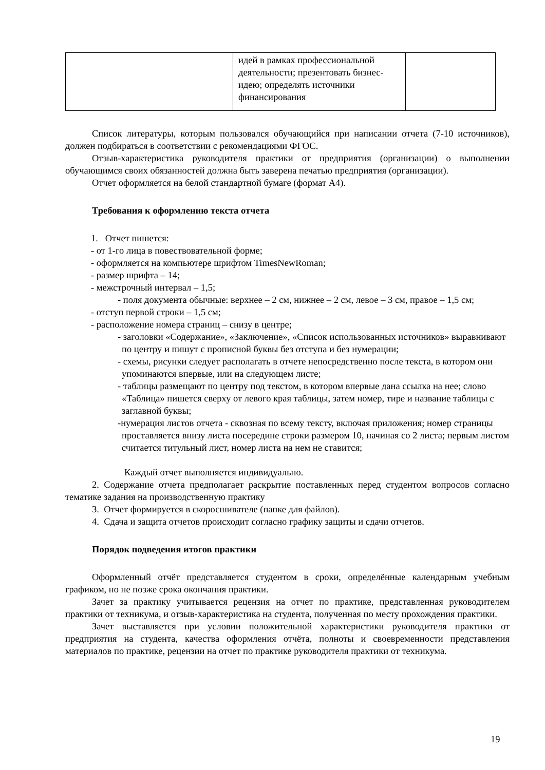| | идей в рамках профессиональной деятельности; презентовать бизнес-идею; определять источники финансирования | |
Список литературы, которым пользовался обучающийся при написании отчета (7-10 источников), должен подбираться в соответствии с рекомендациями ФГОС.
Отзыв-характеристика руководителя практики от предприятия (организации) о выполнении обучающимся своих обязанностей должна быть заверена печатью предприятия (организации).
Отчет оформляется на белой стандартной бумаге (формат А4).
Требования к оформлению текста отчета
1. Отчет пишется:
- от 1-го лица в повествовательной форме;
- оформляется на компьютере шрифтом TimesNewRoman;
- размер шрифта – 14;
- межстрочный интервал – 1,5;
- поля документа обычные: верхнее – 2 см, нижнее – 2 см, левое – 3 см, правое – 1,5 см;
- отступ первой строки – 1,5 см;
- расположение номера страниц – снизу в центре;
- заголовки «Содержание», «Заключение», «Список использованных источников» выравнивают по центру и пишут с прописной буквы без отступа и без нумерации;
- схемы, рисунки следует располагать в отчете непосредственно после текста, в котором они упоминаются впервые, или на следующем листе;
- таблицы размещают по центру под текстом, в котором впервые дана ссылка на нее; слово «Таблица» пишется сверху от левого края таблицы, затем номер, тире и название таблицы с заглавной буквы;
-нумерация листов отчета - сквозная по всему тексту, включая приложения; номер страницы проставляется внизу листа посередине строки размером 10, начиная со 2 листа; первым листом считается титульный лист, номер листа на нем не ставится;
Каждый отчет выполняется индивидуально.
2. Содержание отчета предполагает раскрытие поставленных перед студентом вопросов согласно тематике задания на производственную практику
3. Отчет формируется в скоросшивателе (папке для файлов).
4. Сдача и защита отчетов происходит согласно графику защиты и сдачи отчетов.
Порядок подведения итогов практики
Оформленный отчёт представляется студентом в сроки, определённые календарным учебным графиком, но не позже срока окончания практики.
Зачет за практику учитывается рецензия на отчет по практике, представленная руководителем практики от техникума, и отзыв-характеристика на студента, полученная по месту прохождения практики.
Зачет выставляется при условии положительной характеристики руководителя практики от предприятия на студента, качества оформления отчёта, полноты и своевременности представления материалов по практике, рецензии на отчет по практике руководителя практики от техникума.
19